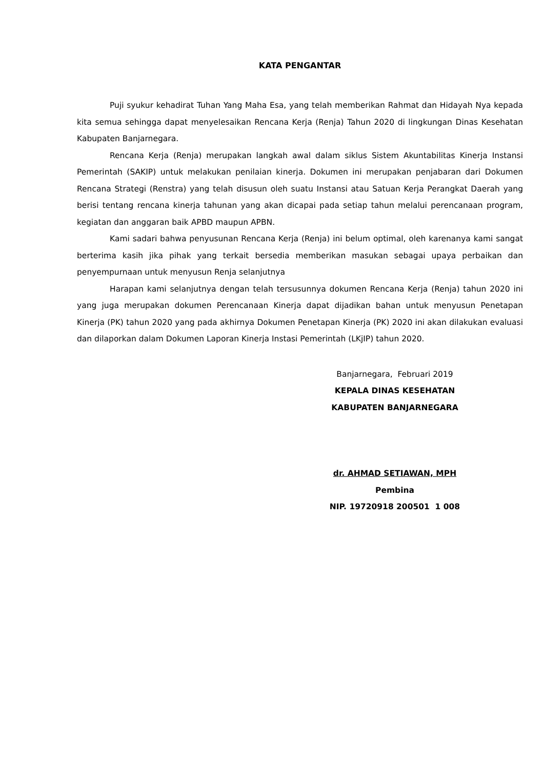KATA PENGANTAR
Puji syukur kehadirat Tuhan Yang Maha Esa, yang telah memberikan Rahmat dan Hidayah Nya kepada kita semua sehingga dapat menyelesaikan Rencana Kerja (Renja) Tahun 2020 di lingkungan Dinas Kesehatan Kabupaten Banjarnegara.
Rencana Kerja (Renja) merupakan langkah awal dalam siklus Sistem Akuntabilitas Kinerja Instansi Pemerintah (SAKIP) untuk melakukan penilaian kinerja. Dokumen ini merupakan penjabaran dari Dokumen Rencana Strategi (Renstra) yang telah disusun oleh suatu Instansi atau Satuan Kerja Perangkat Daerah yang berisi tentang rencana kinerja tahunan yang akan dicapai pada setiap tahun melalui perencanaan program, kegiatan dan anggaran baik APBD maupun APBN.
Kami sadari bahwa penyusunan Rencana Kerja (Renja) ini belum optimal, oleh karenanya kami sangat berterima kasih jika pihak yang terkait bersedia memberikan masukan sebagai upaya perbaikan dan penyempurnaan untuk menyusun Renja selanjutnya
Harapan kami selanjutnya dengan telah tersusunnya dokumen Rencana Kerja (Renja) tahun 2020 ini yang juga merupakan dokumen Perencanaan Kinerja dapat dijadikan bahan untuk menyusun Penetapan Kinerja (PK) tahun 2020 yang pada akhirnya Dokumen Penetapan Kinerja (PK) 2020 ini akan dilakukan evaluasi dan dilaporkan dalam Dokumen Laporan Kinerja Instasi Pemerintah (LKjIP) tahun 2020.
Banjarnegara, Februari 2019
KEPALA DINAS KESEHATAN
KABUPATEN BANJARNEGARA
dr. AHMAD SETIAWAN, MPH
Pembina
NIP. 19720918 200501 1 008